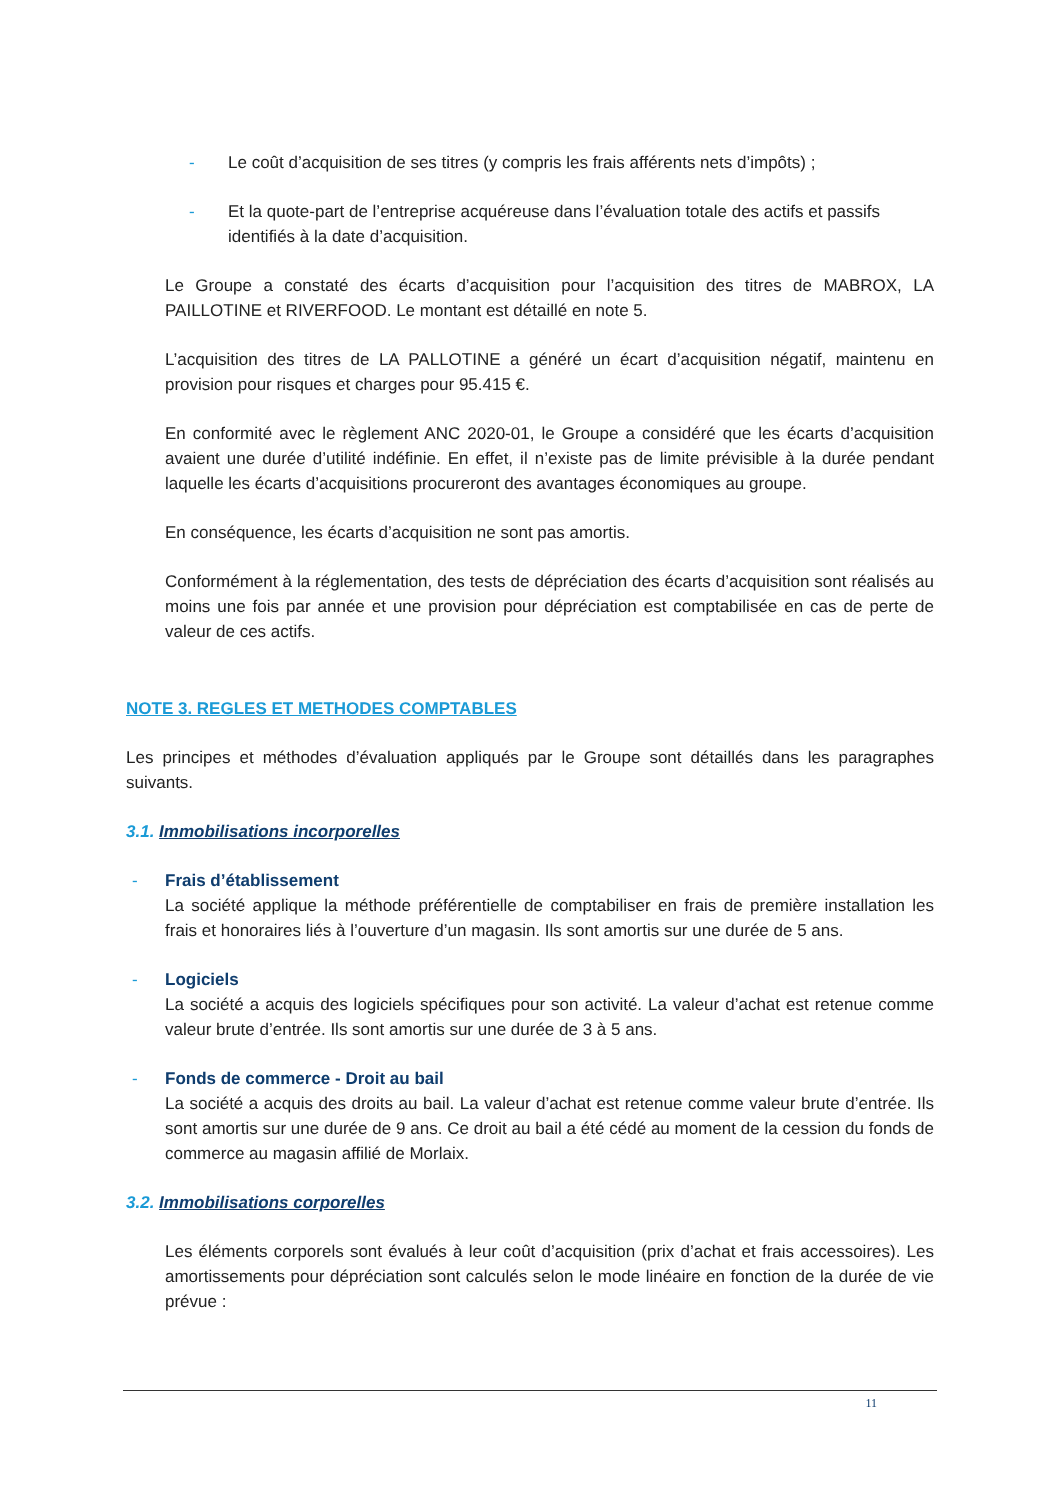- Le coût d’acquisition de ses titres (y compris les frais afférents nets d’impôts) ;
- Et la quote-part de l’entreprise acquéreuse dans l’évaluation totale des actifs et passifs identifiés à la date d’acquisition.
Le Groupe a constaté des écarts d’acquisition pour l’acquisition des titres de MABROX, LA PAILLOTINE et RIVERFOOD. Le montant est détaillé en note 5.
L’acquisition des titres de LA PALLOTINE a généré un écart d’acquisition négatif, maintenu en provision pour risques et charges pour 95.415 €.
En conformité avec le règlement ANC 2020-01, le Groupe a considéré que les écarts d’acquisition avaient une durée d’utilité indéfinie. En effet, il n’existe pas de limite prévisible à la durée pendant laquelle les écarts d’acquisitions procureront des avantages économiques au groupe.
En conséquence, les écarts d’acquisition ne sont pas amortis.
Conformément à la réglementation, des tests de dépréciation des écarts d’acquisition sont réalisés au moins une fois par année et une provision pour dépréciation est comptabilisée en cas de perte de valeur de ces actifs.
NOTE 3. REGLES ET METHODES COMPTABLES
Les principes et méthodes d’évaluation appliqués par le Groupe sont détaillés dans les paragraphes suivants.
3.1. Immobilisations incorporelles
- Frais d’établissement
La société applique la méthode préférentielle de comptabiliser en frais de première installation les frais et honoraires liés à l’ouverture d’un magasin. Ils sont amortis sur une durée de 5 ans.
- Logiciels
La société a acquis des logiciels spécifiques pour son activité. La valeur d’achat est retenue comme valeur brute d’entrée. Ils sont amortis sur une durée de 3 à 5 ans.
- Fonds de commerce - Droit au bail
La société a acquis des droits au bail. La valeur d’achat est retenue comme valeur brute d’entrée. Ils sont amortis sur une durée de 9 ans. Ce droit au bail a été cédé au moment de la cession du fonds de commerce au magasin affilié de Morlaix.
3.2. Immobilisations corporelles
Les éléments corporels sont évalués à leur coût d’acquisition (prix d’achat et frais accessoires). Les amortissements pour dépréciation sont calculés selon le mode linéaire en fonction de la durée de vie prévue :
11